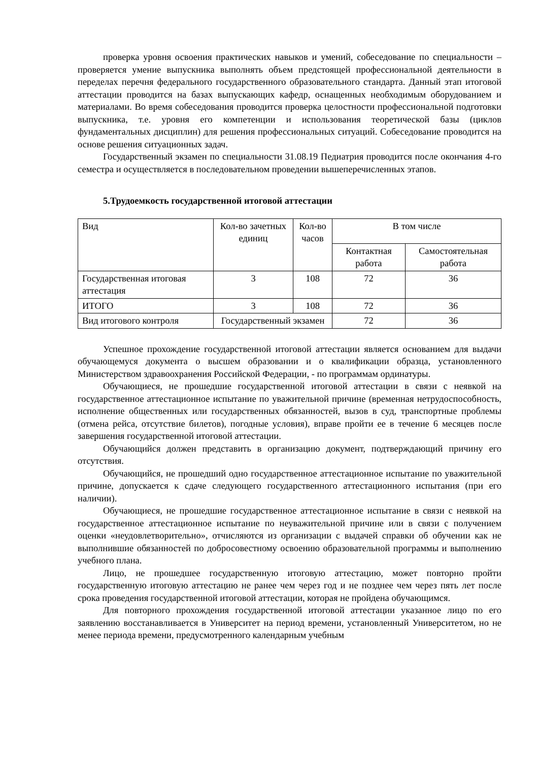проверка уровня освоения практических навыков и умений, собеседование по специальности – проверяется умение выпускника выполнять объем предстоящей профессиональной деятельности в переделах перечня федерального государственного образовательного стандарта. Данный этап итоговой аттестации проводится на базах выпускающих кафедр, оснащенных необходимым оборудованием и материалами. Во время собеседования проводится проверка целостности профессиональной подготовки выпускника, т.е. уровня его компетенции и использования теоретической базы (циклов фундаментальных дисциплин) для решения профессиональных ситуаций. Собеседование проводится на основе решения ситуационных задач.
Государственный экзамен по специальности 31.08.19 Педиатрия проводится после окончания 4-го семестра и осуществляется в последовательном проведении вышеперечисленных этапов.
5.Трудоемкость государственной итоговой аттестации
| Вид | Кол-во зачетных единиц | Кол-во часов | В том числе | |
| | | | Контактная работа | Самостоятельная работа |
| Государственная итоговая аттестация | 3 | 108 | 72 | 36 |
| ИТОГО | 3 | 108 | 72 | 36 |
| Вид итогового контроля | Государственный экзамен | | 72 | 36 |
Успешное прохождение государственной итоговой аттестации является основанием для выдачи обучающемуся документа о высшем образовании и о квалификации образца, установленного Министерством здравоохранения Российской Федерации, - по программам ординатуры.
Обучающиеся, не прошедшие государственной итоговой аттестации в связи с неявкой на государственное аттестационное испытание по уважительной причине (временная нетрудоспособность, исполнение общественных или государственных обязанностей, вызов в суд, транспортные проблемы (отмена рейса, отсутствие билетов), погодные условия), вправе пройти ее в течение 6 месяцев после завершения государственной итоговой аттестации.
Обучающийся должен представить в организацию документ, подтверждающий причину его отсутствия.
Обучающийся, не прошедший одно государственное аттестационное испытание по уважительной причине, допускается к сдаче следующего государственного аттестационного испытания (при его наличии).
Обучающиеся, не прошедшие государственное аттестационное испытание в связи с неявкой на государственное аттестационное испытание по неуважительной причине или в связи с получением оценки «неудовлетворительно», отчисляются из организации с выдачей справки об обучении как не выполнившие обязанностей по добросовестному освоению образовательной программы и выполнению учебного плана.
Лицо, не прошедшее государственную итоговую аттестацию, может повторно пройти государственную итоговую аттестацию не ранее чем через год и не позднее чем через пять лет после срока проведения государственной итоговой аттестации, которая не пройдена обучающимся.
Для повторного прохождения государственной итоговой аттестации указанное лицо по его заявлению восстанавливается в Университет на период времени, установленный Университетом, но не менее периода времени, предусмотренного календарным учебным